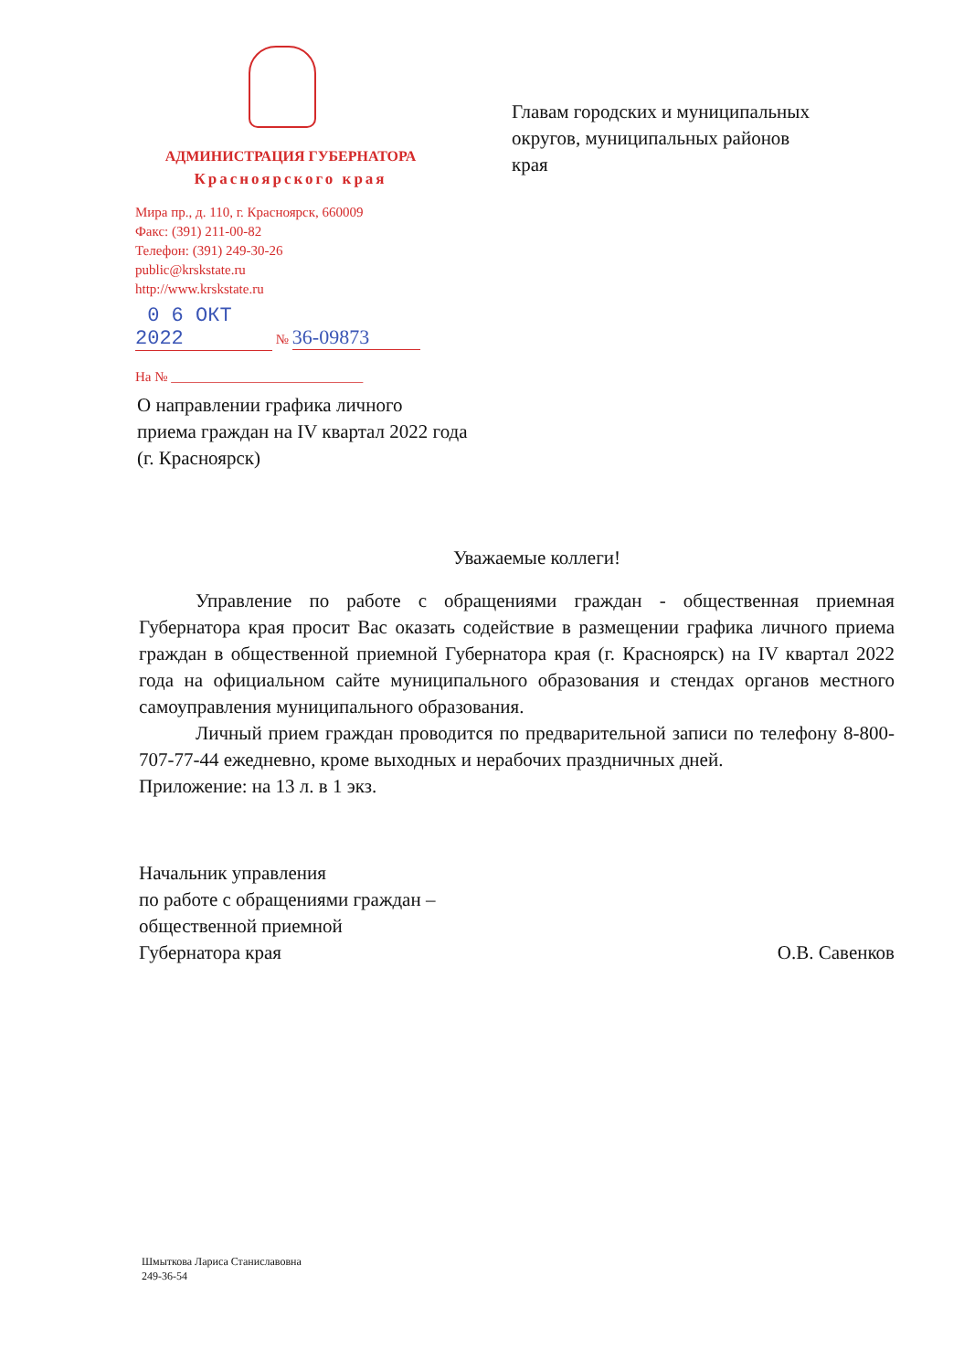АДМИНИСТРАЦИЯ ГУБЕРНАТОРА
Красноярского края
Мира пр., д. 110, г. Красноярск, 660009
Факс: (391) 211-00-82
Телефон: (391) 249-30-26
public@krskstate.ru
http://www.krskstate.ru
0 6 ОКТ 2022 № 36-09873
На № ____________________________
Главам городских и муниципальных
округов, муниципальных районов
края
О направлении графика личного
приема граждан на IV квартал 2022 года
(г. Красноярск)
Уважаемые коллеги!
Управление по работе с обращениями граждан - общественная приемная Губернатора края просит Вас оказать содействие в размещении графика личного приема граждан в общественной приемной Губернатора края (г. Красноярск) на IV квартал 2022 года на официальном сайте муниципального образования и стендах органов местного самоуправления муниципального образования.
Личный прием граждан проводится по предварительной записи по телефону 8-800-707-77-44 ежедневно, кроме выходных и нерабочих праздничных дней.
Приложение: на 13 л. в 1 экз.
Начальник управления
по работе с обращениями граждан –
общественной приемной
Губернатора края
О.В. Савенков
Шмыткова Лариса Станиславовна
249-36-54